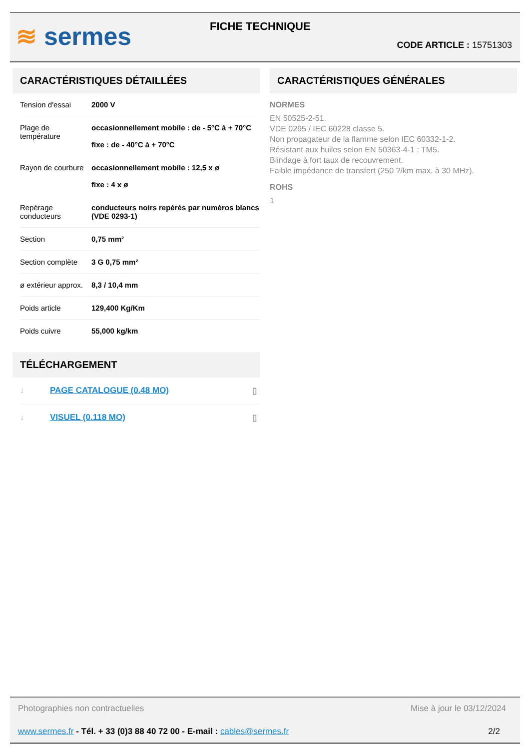≋ sermes FICHE TECHNIQUE
CODE ARTICLE : 15751303
CARACTÉRISTIQUES DÉTAILLÉES
| Tension d'essai | 2000 V |
| Plage de température | occasionnellement mobile : de - 5°C à + 70°C fixe : de - 40°C à + 70°C |
| Rayon de courbure | occasionnellement mobile : 12,5 x ø fixe : 4 x ø |
| Repérage conducteurs | conducteurs noirs repérés par numéros blancs (VDE 0293-1) |
| Section | 0,75 mm² |
| Section complète | 3 G 0,75 mm² |
| ø extérieur approx. | 8,3 / 10,4 mm |
| Poids article | 129,400 Kg/Km |
| Poids cuivre | 55,000 kg/km |
TÉLÉCHARGEMENT
| ↓ | PAGE CATALOGUE (0.48 MO) | ▯ |
| ↓ | VISUEL (0.118 MO) | ▯ |
CARACTÉRISTIQUES GÉNÉRALES
NORMES
EN 50525-2-51.
VDE 0295 / IEC 60228 classe 5.
Non propagateur de la flamme selon IEC 60332-1-2.
Résistant aux huiles selon EN 50363-4-1 : TM5.
Blindage à fort taux de recouvrement.
Faible impédance de transfert (250 ?/km max. à 30 MHz).
ROHS
1
Photographies non contractuelles Mise à jour le 03/12/2024
www.sermes.fr - Tél. + 33 (0)3 88 40 72 00 - E-mail : cables@sermes.fr 2/2